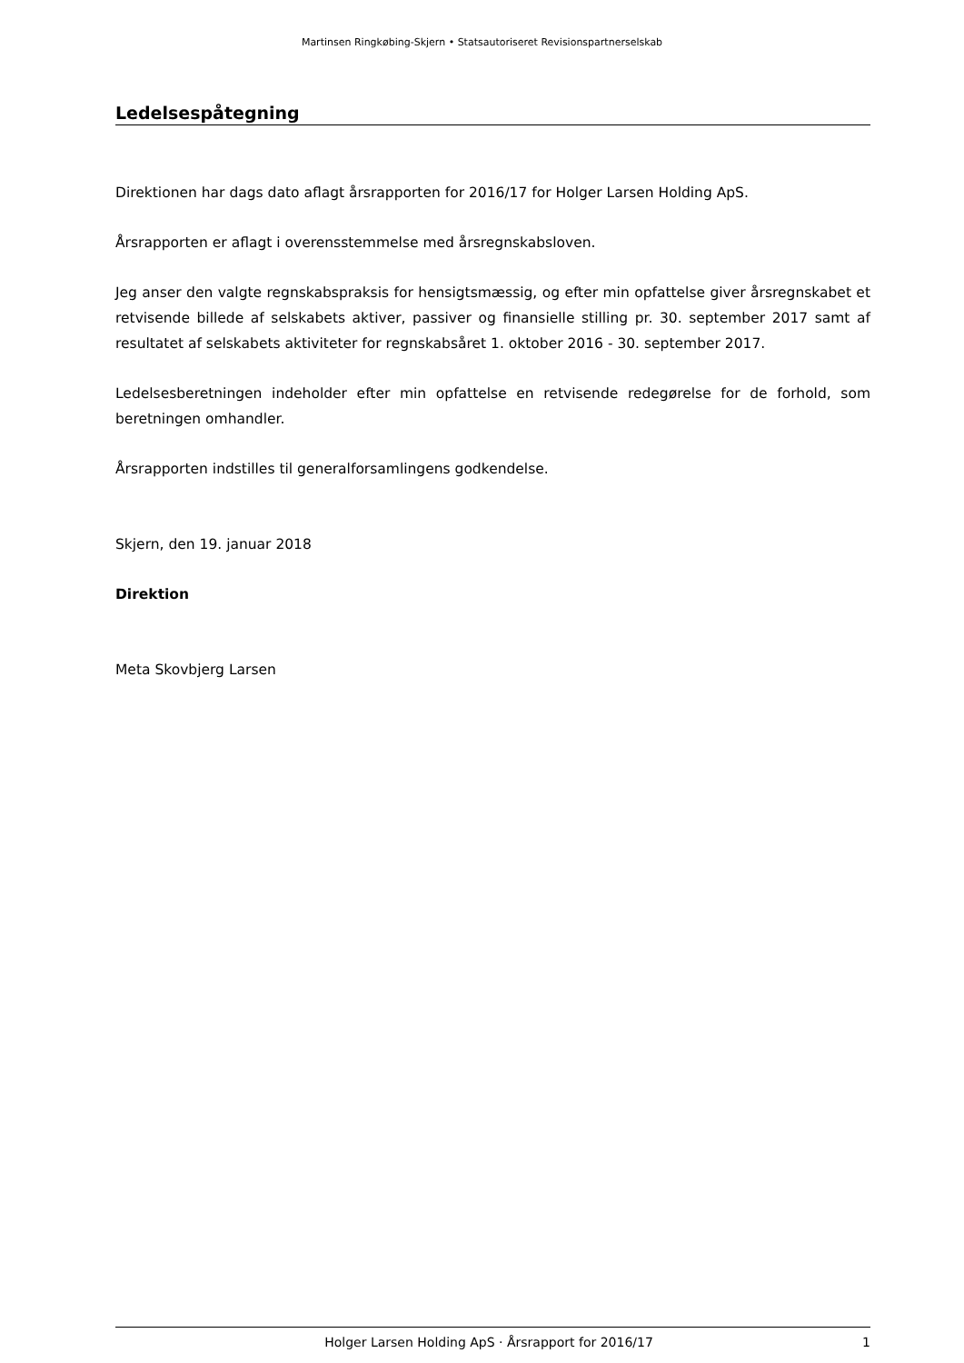Martinsen Ringkøbing-Skjern • Statsautoriseret Revisionspartnerselskab
Ledelsespåtegning
Direktionen har dags dato aflagt årsrapporten for 2016/17 for Holger Larsen Holding ApS.
Årsrapporten er aflagt i overensstemmelse med årsregnskabsloven.
Jeg anser den valgte regnskabspraksis for hensigtsmæssig, og efter min opfattelse giver årsregnskabet et retvisende billede af selskabets aktiver, passiver og finansielle stilling pr. 30. september 2017 samt af resultatet af selskabets aktiviteter for regnskabsåret 1. oktober 2016 - 30. september 2017.
Ledelsesberetningen indeholder efter min opfattelse en retvisende redegørelse for de forhold, som beretningen omhandler.
Årsrapporten indstilles til generalforsamlingens godkendelse.
Skjern, den 19. januar 2018
Direktion
Meta Skovbjerg Larsen
Holger Larsen Holding ApS · Årsrapport for 2016/17 1